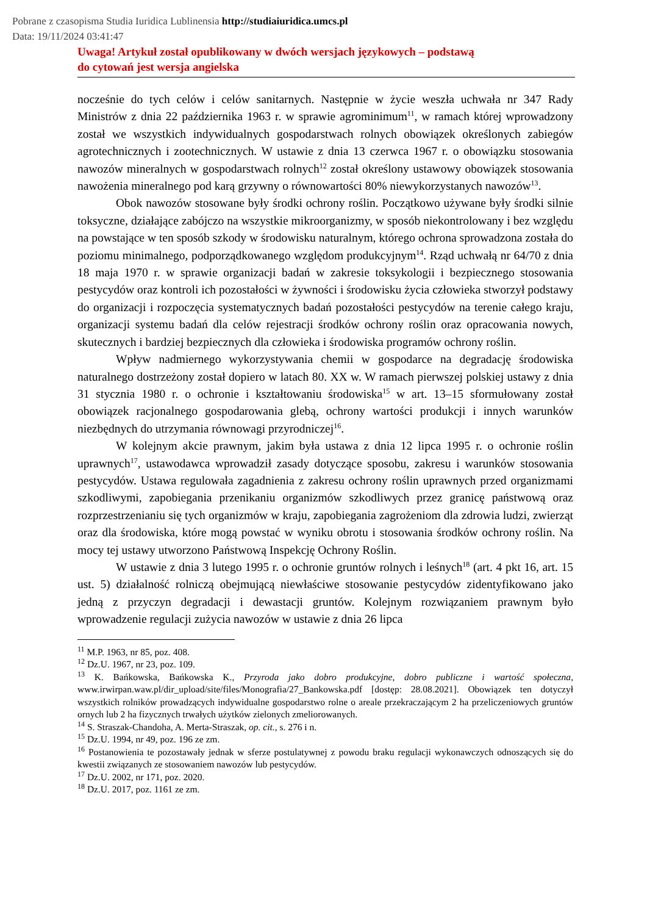Pobrane z czasopisma Studia Iuridica Lublinensia http://studiaiuridica.umcs.pl
Data: 19/11/2024 03:41:47
Uwaga! Artykuł został opublikowany w dwóch wersjach językowych – podstawą
do cytowań jest wersja angielska
nocześnie do tych celów i celów sanitarnych. Następnie w życie weszła uchwała nr 347 Rady Ministrów z dnia 22 października 1963 r. w sprawie agrominimum<sup>11</sup>, w ramach której wprowadzony został we wszystkich indywidualnych gospodarstwach rolnych obowiązek określonych zabiegów agrotechnicznych i zootechnicznych. W ustawie z dnia 13 czerwca 1967 r. o obowiązku stosowania nawozów mineralnych w gospodarstwach rolnych<sup>12</sup> został określony ustawowy obowiązek stosowania nawożenia mineralnego pod karą grzywny o równowartości 80% niewykorzystanych nawozów<sup>13</sup>.
Obok nawozów stosowane były środki ochrony roślin. Początkowo używane były środki silnie toksyczne, działające zabójczo na wszystkie mikroorganizmy, w sposób niekontrolowany i bez względu na powstające w ten sposób szkody w środowisku naturalnym, którego ochrona sprowadzona została do poziomu minimalnego, podporządkowanego względom produkcyjnym<sup>14</sup>. Rząd uchwałą nr 64/70 z dnia 18 maja 1970 r. w sprawie organizacji badań w zakresie toksykologii i bezpiecznego stosowania pestycydów oraz kontroli ich pozostałości w żywności i środowisku życia człowieka stworzył podstawy do organizacji i rozpoczęcia systematycznych badań pozostałości pestycydów na terenie całego kraju, organizacji systemu badań dla celów rejestracji środków ochrony roślin oraz opracowania nowych, skutecznych i bardziej bezpiecznych dla człowieka i środowiska programów ochrony roślin.
Wpływ nadmiernego wykorzystywania chemii w gospodarce na degradację środowiska naturalnego dostrzeżony został dopiero w latach 80. XX w. W ramach pierwszej polskiej ustawy z dnia 31 stycznia 1980 r. o ochronie i kształtowaniu środowiska<sup>15</sup> w art. 13–15 sformułowany został obowiązek racjonalnego gospodarowania glebą, ochrony wartości produkcji i innych warunków niezbędnych do utrzymania równowagi przyrodniczej<sup>16</sup>.
W kolejnym akcie prawnym, jakim była ustawa z dnia 12 lipca 1995 r. o ochronie roślin uprawnych<sup>17</sup>, ustawodawca wprowadził zasady dotyczące sposobu, zakresu i warunków stosowania pestycydów. Ustawa regulowała zagadnienia z zakresu ochrony roślin uprawnych przed organizmami szkodliwymi, zapobiegania przenikaniu organizmów szkodliwych przez granicę państwową oraz rozprzestrzenianiu się tych organizmów w kraju, zapobiegania zagrożeniom dla zdrowia ludzi, zwierząt oraz dla środowiska, które mogą powstać w wyniku obrotu i stosowania środków ochrony roślin. Na mocy tej ustawy utworzono Państwową Inspekcję Ochrony Roślin.
W ustawie z dnia 3 lutego 1995 r. o ochronie gruntów rolnych i leśnych<sup>18</sup> (art. 4 pkt 16, art. 15 ust. 5) działalność rolniczą obejmującą niewłaściwe stosowanie pestycydów zidentyfikowano jako jedną z przyczyn degradacji i dewastacji gruntów. Kolejnym rozwiązaniem prawnym było wprowadzenie regulacji zużycia nawozów w ustawie z dnia 26 lipca
<sup>11</sup> M.P. 1963, nr 85, poz. 408.
<sup>12</sup> Dz.U. 1967, nr 23, poz. 109.
<sup>13</sup> K. Bańkowska, Bańkowska K., Przyroda jako dobro produkcyjne, dobro publiczne i wartość społeczna, www.irwirpan.waw.pl/dir_upload/site/files/Monografia/27_Bankowska.pdf [dostęp: 28.08.2021]. Obowiązek ten dotyczył wszystkich rolników prowadzących indywidualne gospodarstwo rolne o areale przekraczającym 2 ha przeliczeniowych gruntów ornych lub 2 ha fizycznych trwałych użytków zielonych zmeliorowanych.
<sup>14</sup> S. Straszak-Chandoha, A. Merta-Straszak, op. cit., s. 276 i n.
<sup>15</sup> Dz.U. 1994, nr 49, poz. 196 ze zm.
<sup>16</sup> Postanowienia te pozostawały jednak w sferze postulatywnej z powodu braku regulacji wykonawczych odnoszących się do kwestii związanych ze stosowaniem nawozów lub pestycydów.
<sup>17</sup> Dz.U. 2002, nr 171, poz. 2020.
<sup>18</sup> Dz.U. 2017, poz. 1161 ze zm.